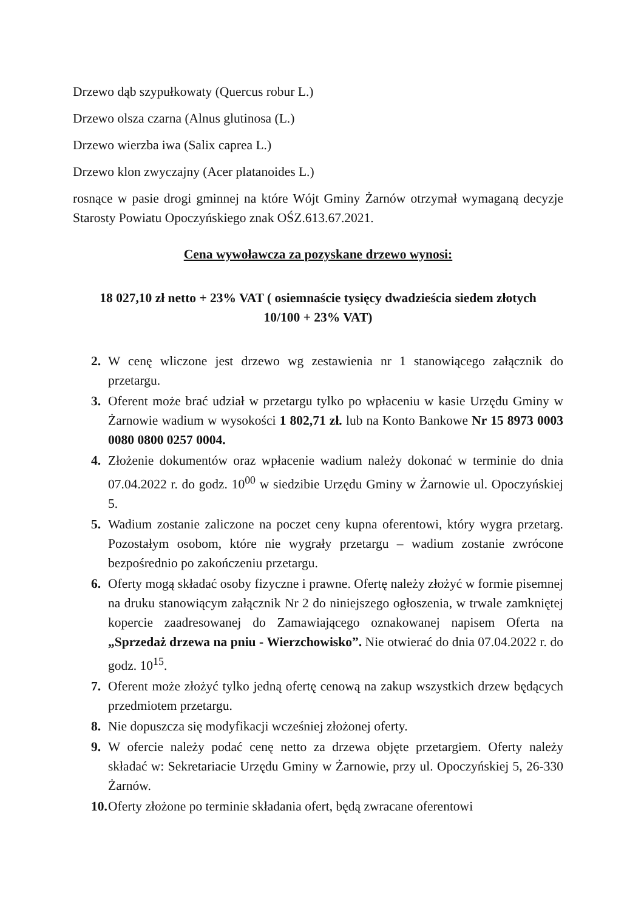Drzewo dąb szypułkowaty (Quercus robur L.)
Drzewo olsza czarna (Alnus glutinosa (L.)
Drzewo wierzba iwa (Salix caprea L.)
Drzewo klon zwyczajny (Acer platanoides L.)
rosnące w pasie drogi gminnej na które Wójt Gminy Żarnów otrzymał wymaganą decyzje Starosty Powiatu Opoczyńskiego znak OŚZ.613.67.2021.
Cena wywoławcza za pozyskane drzewo wynosi:
18 027,10 zł netto + 23% VAT ( osiemnaście tysięcy dwadzieścia siedem złotych 10/100 + 23% VAT)
2. W cenę wliczone jest drzewo wg zestawienia nr 1 stanowiącego załącznik do przetargu.
3. Oferent może brać udział w przetargu tylko po wpłaceniu w kasie Urzędu Gminy w Żarnowie wadium w wysokości 1 802,71 zł. lub na Konto Bankowe Nr 15 8973 0003 0080 0800 0257 0004.
4. Złożenie dokumentów oraz wpłacenie wadium należy dokonać w terminie do dnia 07.04.2022 r. do godz. 10<sup>00</sup> w siedzibie Urzędu Gminy w Żarnowie ul. Opoczyńskiej 5.
5. Wadium zostanie zaliczone na poczet ceny kupna oferentowi, który wygra przetarg. Pozostałym osobom, które nie wygrały przetargu – wadium zostanie zwrócone bezpośrednio po zakończeniu przetargu.
6. Oferty mogą składać osoby fizyczne i prawne. Ofertę należy złożyć w formie pisemnej na druku stanowiącym załącznik Nr 2 do niniejszego ogłoszenia, w trwale zamkniętej kopercie zaadresowanej do Zamawiającego oznakowanej napisem Oferta na „Sprzedaż drzewa na pniu - Wierzchowisko”. Nie otwierać do dnia 07.04.2022 r. do godz. 10<sup>15</sup>.
7. Oferent może złożyć tylko jedną ofertę cenową na zakup wszystkich drzew będących przedmiotem przetargu.
8. Nie dopuszcza się modyfikacji wcześniej złożonej oferty.
9. W ofercie należy podać cenę netto za drzewa objęte przetargiem. Oferty należy składać w: Sekretariacie Urzędu Gminy w Żarnowie, przy ul. Opoczyńskiej 5, 26-330 Żarnów.
10.
Oferty złożone po terminie składania ofert, będą zwracane oferentowi